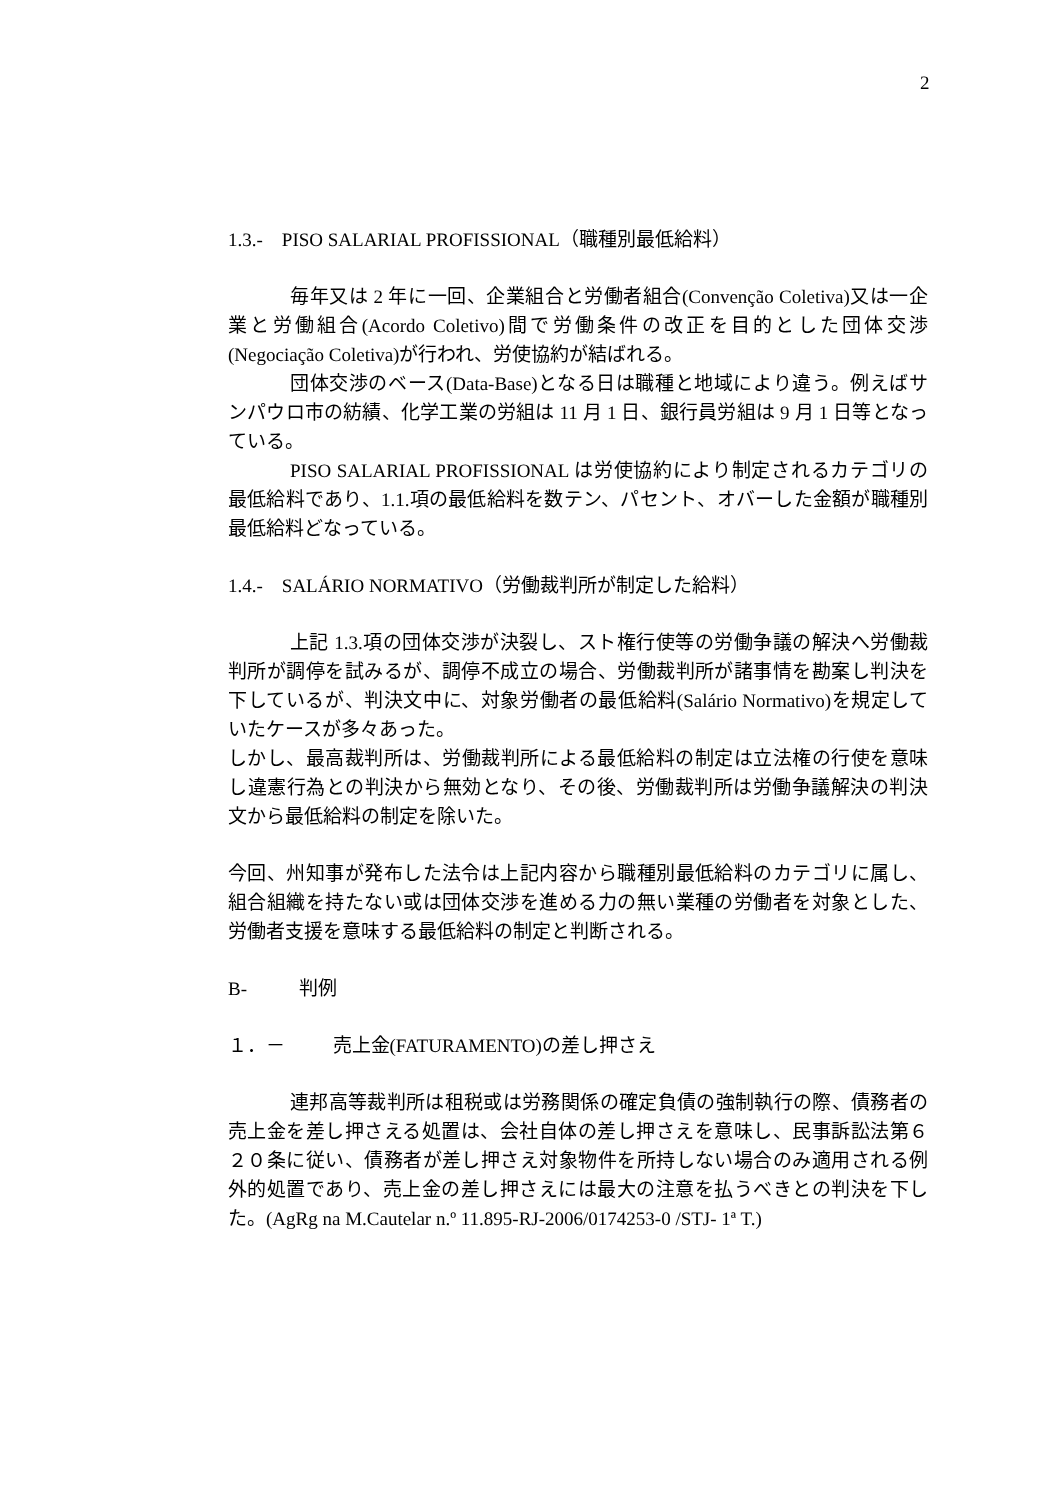2
1.3.- PISO SALARIAL PROFISSIONAL（職種別最低給料）
毎年又は 2 年に一回、企業組合と労働者組合(Convenção Coletiva)又は一企業と労働組合(Acordo Coletivo)間で労働条件の改正を目的とした団体交渉(Negociação Coletiva)が行われ、労使協約が結ばれる。
団体交渉のベース(Data-Base)となる日は職種と地域により違う。例えばサンパウロ市の紡績、化学工業の労組は 11 月 1 日、銀行員労組は 9 月 1 日等となっている。
PISO SALARIAL PROFISSIONAL は労使協約により制定されるカテゴリの最低給料であり、1.1.項の最低給料を数テン、パセント、オバーした金額が職種別最低給料どなっている。
1.4.- SALÁRIO NORMATIVO（労働裁判所が制定した給料）
上記 1.3.項の団体交渉が決裂し、スト権行使等の労働争議の解決へ労働裁判所が調停を試みるが、調停不成立の場合、労働裁判所が諸事情を勘案し判決を下しているが、判決文中に、対象労働者の最低給料(Salário Normativo)を規定していたケースが多々あった。
しかし、最高裁判所は、労働裁判所による最低給料の制定は立法権の行使を意味し違憲行為との判決から無効となり、その後、労働裁判所は労働争議解決の判決文から最低給料の制定を除いた。
今回、州知事が発布した法令は上記内容から職種別最低給料のカテゴリに属し、組合組織を持たない或は団体交渉を進める力の無い業種の労働者を対象とした、労働者支援を意味する最低給料の制定と判断される。
B- 判例
１．－ 売上金(FATURAMENTO)の差し押さえ
連邦高等裁判所は租税或は労務関係の確定負債の強制執行の際、債務者の売上金を差し押さえる処置は、会社自体の差し押さえを意味し、民事訴訟法第６２０条に従い、債務者が差し押さえ対象物件を所持しない場合のみ適用される例外的処置であり、売上金の差し押さえには最大の注意を払うべきとの判決を下した。(AgRg na M.Cautelar n.º 11.895-RJ-2006/0174253-0 /STJ- 1ª T.)